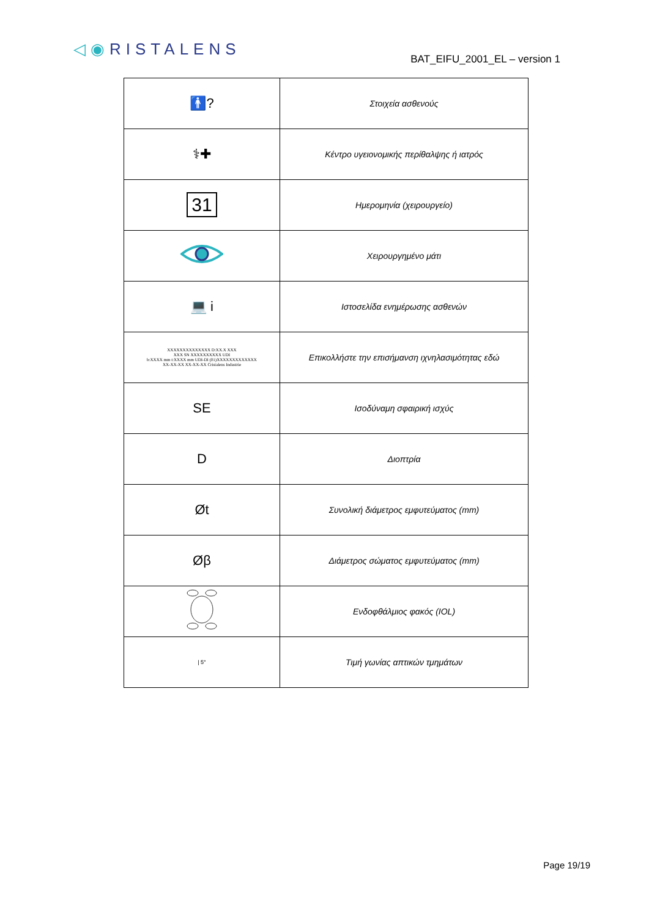◁◉RISTALENS
BAT_EIFU_2001_EL – version 1
| 🚹? | Στοιχεία ασθενούς |
| ⚕✚ | Κέντρο υγειονομικής περίθαλψης ή ιατρός |
| 31 | Ημερομηνία (χειρουργείο) |
| | Χειρουργημένο μάτι |
| 💻 i | Ιστοσελίδα ενημέρωσης ασθενών |
| XXXXXXXXXXXXXX D:XX.X XXX XXX SN XXXXXXXXXX UDI b:XXXX mm t:XXXX mm UDI-DI (01)XXXXXXXXXXXXX XX-XX-XX XX-XX-XX Cristalens Industrie | Επικολλήστε την επισήμανση ιχνηλασιμότητας εδώ |
| SE | Ισοδύναμη σφαιρική ισχύς |
| D | Διοπτρία |
| Øt | Συνολική διάμετρος εμφυτεύματος (mm) |
| Øβ | Διάμετρος σώματος εμφυτεύματος (mm) |
| | Ενδοφθάλμιος φακός (IOL) |
| / 5° | Τιμή γωνίας απτικών τμημάτων |
Page 19/19